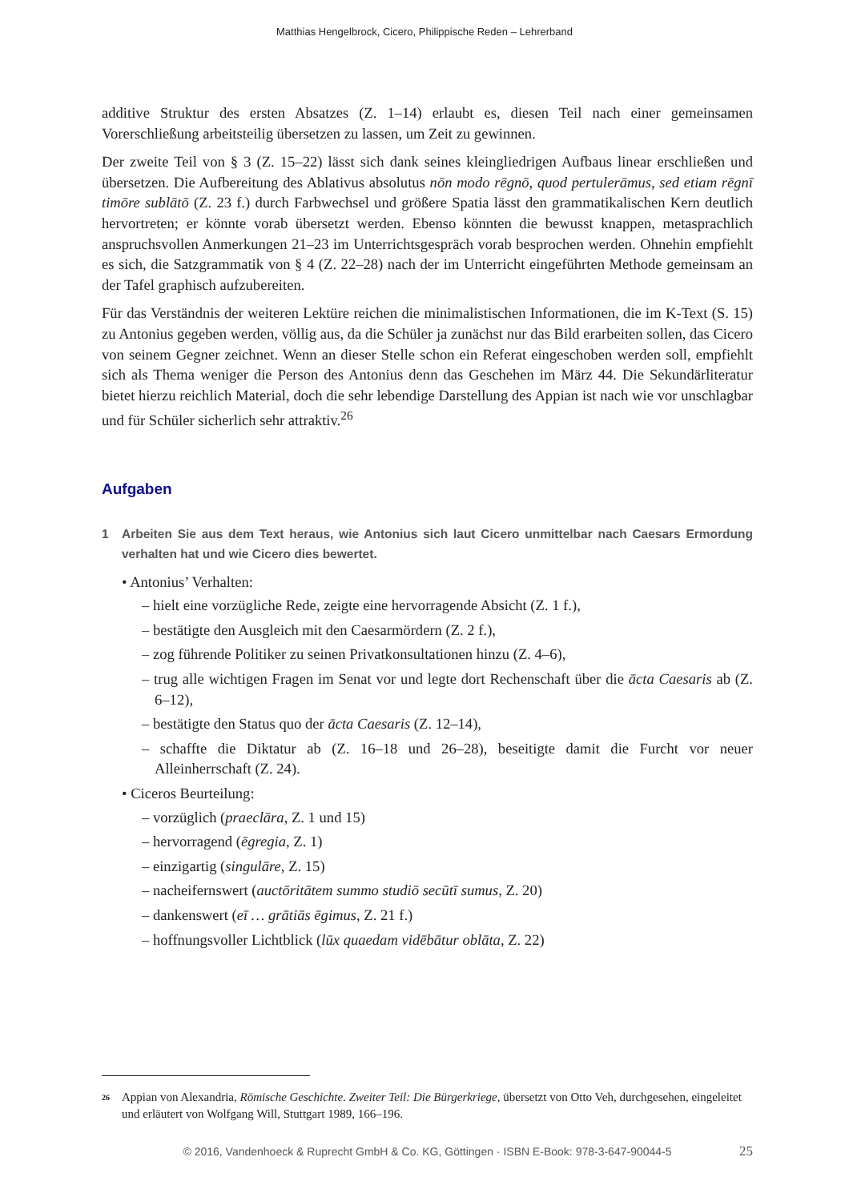Matthias Hengelbrock, Cicero, Philippische Reden – Lehrerband
additive Struktur des ersten Absatzes (Z. 1–14) erlaubt es, diesen Teil nach einer gemeinsamen Vorerschließung arbeitsteilig übersetzen zu lassen, um Zeit zu gewinnen.
Der zweite Teil von § 3 (Z. 15–22) lässt sich dank seines kleingliedrigen Aufbaus linear erschließen und übersetzen. Die Aufbereitung des Ablativus absolutus nōn modo rēgnō, quod pertulerāmus, sed etiam rēgnī timōre sublātō (Z. 23 f.) durch Farbwechsel und größere Spatia lässt den grammatikalischen Kern deutlich hervortreten; er könnte vorab übersetzt werden. Ebenso könnten die bewusst knappen, metasprachlich anspruchsvollen Anmerkungen 21–23 im Unterrichtsgespräch vorab besprochen werden. Ohnehin empfiehlt es sich, die Satzgrammatik von § 4 (Z. 22–28) nach der im Unterricht eingeführten Methode gemeinsam an der Tafel graphisch aufzubereiten.
Für das Verständnis der weiteren Lektüre reichen die minimalistischen Informationen, die im K-Text (S. 15) zu Antonius gegeben werden, völlig aus, da die Schüler ja zunächst nur das Bild erarbeiten sollen, das Cicero von seinem Gegner zeichnet. Wenn an dieser Stelle schon ein Referat eingeschoben werden soll, empfiehlt sich als Thema weniger die Person des Antonius denn das Geschehen im März 44. Die Sekundärliteratur bietet hierzu reichlich Material, doch die sehr lebendige Darstellung des Appian ist nach wie vor unschlagbar und für Schüler sicherlich sehr attraktiv.<sup>26</sup>
Aufgaben
1 Arbeiten Sie aus dem Text heraus, wie Antonius sich laut Cicero unmittelbar nach Caesars Ermordung verhalten hat und wie Cicero dies bewertet.
• Antonius’ Verhalten:
– hielt eine vorzügliche Rede, zeigte eine hervorragende Absicht (Z. 1 f.),
– bestätigte den Ausgleich mit den Caesarmördern (Z. 2 f.),
– zog führende Politiker zu seinen Privatkonsultationen hinzu (Z. 4–6),
– trug alle wichtigen Fragen im Senat vor und legte dort Rechenschaft über die ācta Caesaris ab (Z. 6–12),
– bestätigte den Status quo der ācta Caesaris (Z. 12–14),
– schaffte die Diktatur ab (Z. 16–18 und 26–28), beseitigte damit die Furcht vor neuer Alleinherrschaft (Z. 24).
• Ciceros Beurteilung:
– vorzüglich (praeclāra, Z. 1 und 15)
– hervorragend (ēgregia, Z. 1)
– einzigartig (singulāre, Z. 15)
– nacheifernswert (auctōritātem summo studiō secūtī sumus, Z. 20)
– dankenswert (eī … grātiās ēgimus, Z. 21 f.)
– hoffnungsvoller Lichtblick (lūx quaedam vidēbātur oblāta, Z. 22)
<sup>26</sup> Appian von Alexandria, Römische Geschichte. Zweiter Teil: Die Bürgerkriege, übersetzt von Otto Veh, durchgesehen, eingeleitet und erläutert von Wolfgang Will, Stuttgart 1989, 166–196.
© 2016, Vandenhoeck & Ruprecht GmbH & Co. KG, Göttingen · ISBN E-Book: 978-3-647-90044-5 25